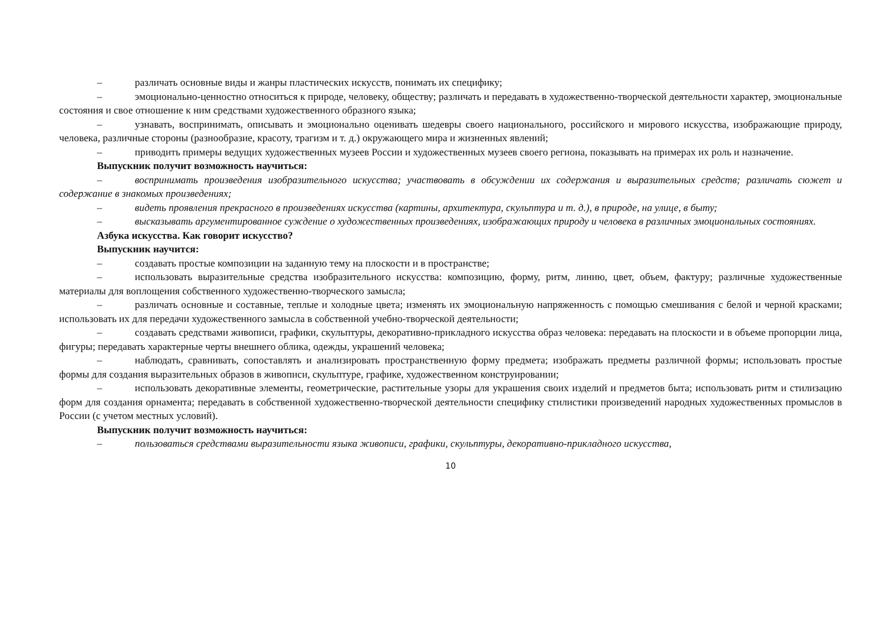– различать основные виды и жанры пластических искусств, понимать их специфику;
– эмоционально-ценностно относиться к природе, человеку, обществу; различать и передавать в художественно-творческой деятельности характер, эмоциональные состояния и свое отношение к ним средствами художественного образного языка;
– узнавать, воспринимать, описывать и эмоционально оценивать шедевры своего национального, российского и мирового искусства, изображающие природу, человека, различные стороны (разнообразие, красоту, трагизм и т. д.) окружающего мира и жизненных явлений;
– приводить примеры ведущих художественных музеев России и художественных музеев своего региона, показывать на примерах их роль и назначение.
Выпускник получит возможность научиться:
– воспринимать произведения изобразительного искусства; участвовать в обсуждении их содержания и выразительных средств; различать сюжет и содержание в знакомых произведениях;
– видеть проявления прекрасного в произведениях искусства (картины, архитектура, скульптура и т. д.), в природе, на улице, в быту;
– высказывать аргументированное суждение о художественных произведениях, изображающих природу и человека в различных эмоциональных состояниях.
Азбука искусства. Как говорит искусство?
Выпускник научится:
– создавать простые композиции на заданную тему на плоскости и в пространстве;
– использовать выразительные средства изобразительного искусства: композицию, форму, ритм, линию, цвет, объем, фактуру; различные художественные материалы для воплощения собственного художественно-творческого замысла;
– различать основные и составные, теплые и холодные цвета; изменять их эмоциональную напряженность с помощью смешивания с белой и черной красками; использовать их для передачи художественного замысла в собственной учебно-творческой деятельности;
– создавать средствами живописи, графики, скульптуры, декоративно-прикладного искусства образ человека: передавать на плоскости и в объеме пропорции лица, фигуры; передавать характерные черты внешнего облика, одежды, украшений человека;
– наблюдать, сравнивать, сопоставлять и анализировать пространственную форму предмета; изображать предметы различной формы; использовать простые формы для создания выразительных образов в живописи, скульптуре, графике, художественном конструировании;
– использовать декоративные элементы, геометрические, растительные узоры для украшения своих изделий и предметов быта; использовать ритм и стилизацию форм для создания орнамента; передавать в собственной художественно-творческой деятельности специфику стилистики произведений народных художественных промыслов в России (с учетом местных условий).
Выпускник получит возможность научиться:
– пользоваться средствами выразительности языка живописи, графики, скульптуры, декоративно-прикладного искусства,
10